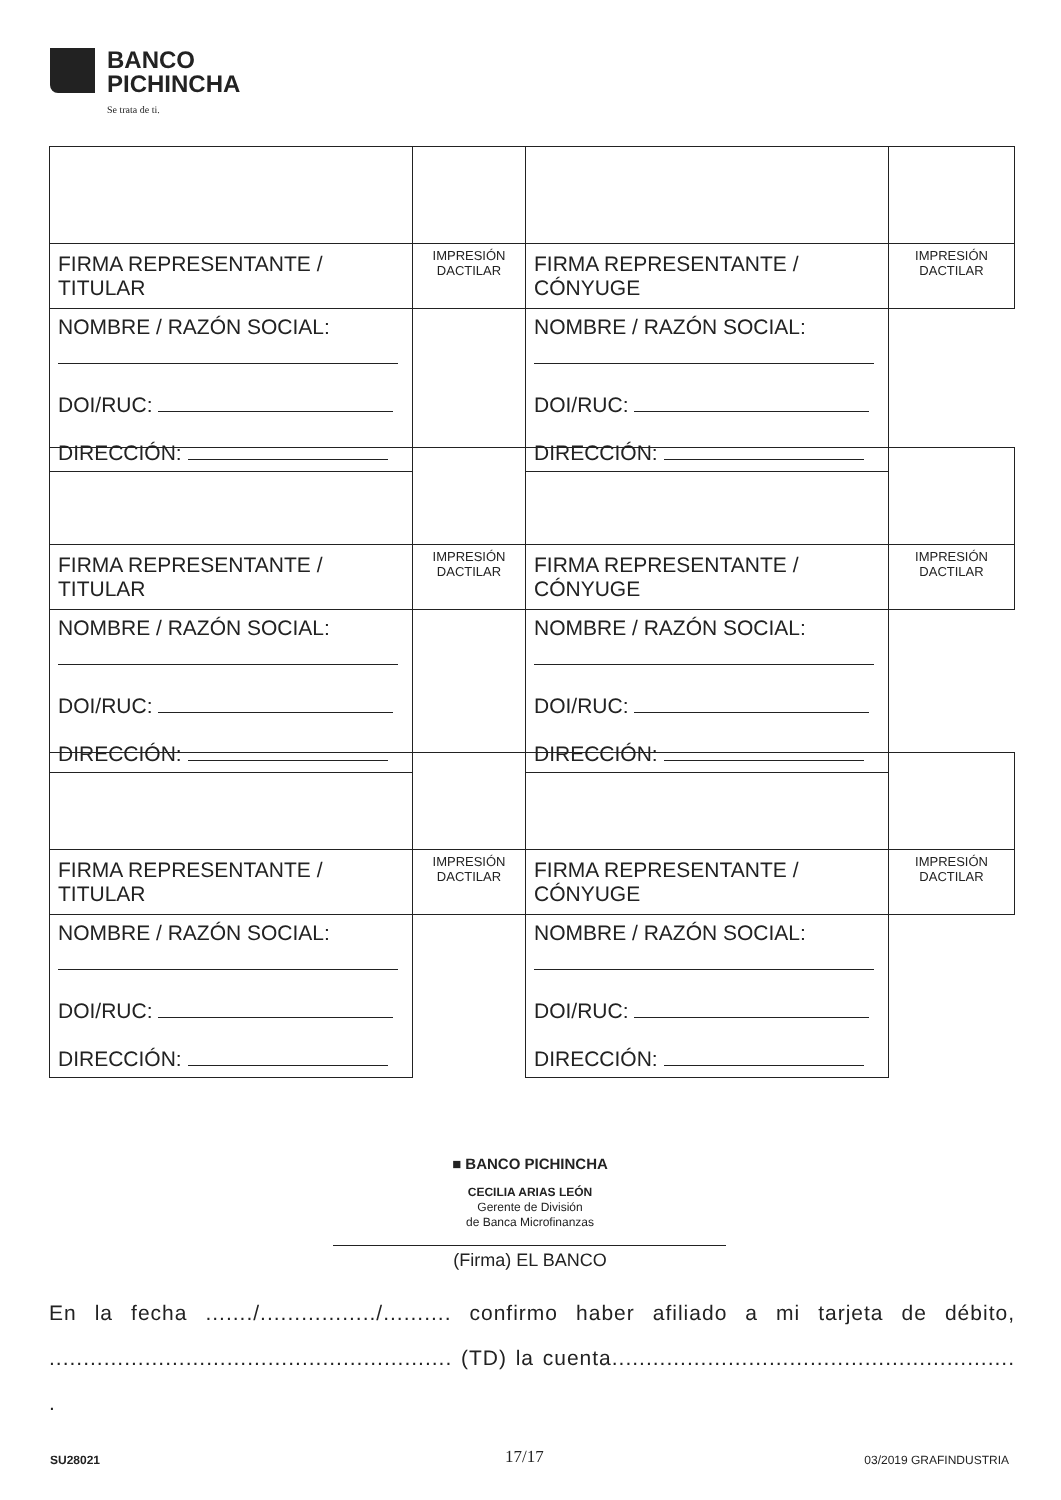BANCO
PICHINCHA
Se trata de ti.
| FIRMA REPRESENTANTE / TITULAR | IMPRESIÓN DACTILAR | FIRMA REPRESENTANTE / CÓNYUGE | IMPRESIÓN DACTILAR |
| NOMBRE / RAZÓN SOCIAL: DOI/RUC: DIRECCIÓN: | | NOMBRE / RAZÓN SOCIAL: DOI/RUC: DIRECCIÓN: | |
| FIRMA REPRESENTANTE / TITULAR | IMPRESIÓN DACTILAR | FIRMA REPRESENTANTE / CÓNYUGE | IMPRESIÓN DACTILAR |
| NOMBRE / RAZÓN SOCIAL: DOI/RUC: DIRECCIÓN: | | NOMBRE / RAZÓN SOCIAL: DOI/RUC: DIRECCIÓN: | |
| FIRMA REPRESENTANTE / TITULAR | IMPRESIÓN DACTILAR | FIRMA REPRESENTANTE / CÓNYUGE | IMPRESIÓN DACTILAR |
| NOMBRE / RAZÓN SOCIAL: DOI/RUC: DIRECCIÓN: | | NOMBRE / RAZÓN SOCIAL: DOI/RUC: DIRECCIÓN: | |
■ BANCO PICHINCHA
CECILIA ARIAS LEÓN
Gerente de División
de Banca Microfinanzas
(Firma) EL BANCO
En la fecha ......./................./.......... confirmo haber afiliado a mi tarjeta de débito, ........................................................... (TD) la cuenta........................................................... .
SU28021 17/17 03/2019 GRAFINDUSTRIA